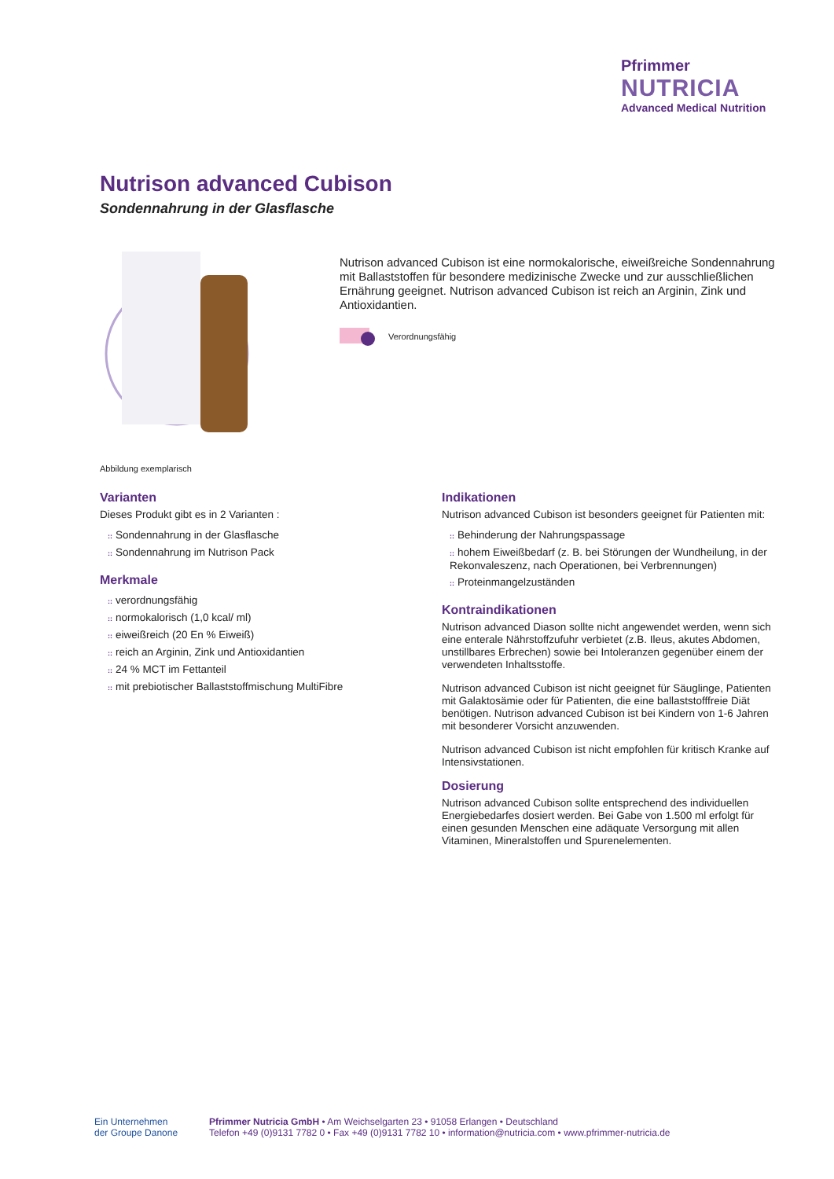Pfrimmer
NUTRICIA
Advanced Medical Nutrition
Nutrison advanced Cubison
Sondennahrung in der Glasflasche
Abbildung exemplarisch
Nutrison advanced Cubison ist eine normokalorische, eiweißreiche Sondennahrung mit Ballaststoffen für besondere medizinische Zwecke und zur ausschließlichen Ernährung geeignet. Nutrison advanced Cubison ist reich an Arginin, Zink und Antioxidantien.
Verordnungsfähig
Varianten
Dieses Produkt gibt es in 2 Varianten :
:: Sondennahrung in der Glasflasche
:: Sondennahrung im Nutrison Pack
Merkmale
:: verordnungsfähig
:: normokalorisch (1,0 kcal/ ml)
:: eiweißreich (20 En % Eiweiß)
:: reich an Arginin, Zink und Antioxidantien
:: 24 % MCT im Fettanteil
:: mit prebiotischer Ballaststoffmischung MultiFibre
Indikationen
Nutrison advanced Cubison ist besonders geeignet für Patienten mit:
:: Behinderung der Nahrungspassage
:: hohem Eiweißbedarf (z. B. bei Störungen der Wundheilung, in der Rekonvaleszenz, nach Operationen, bei Verbrennungen)
:: Proteinmangelzuständen
Kontraindikationen
Nutrison advanced Diason sollte nicht angewendet werden, wenn sich eine enterale Nährstoffzufuhr verbietet (z.B. Ileus, akutes Abdomen, unstillbares Erbrechen) sowie bei Intoleranzen gegenüber einem der verwendeten Inhaltsstoffe.
Nutrison advanced Cubison ist nicht geeignet für Säuglinge, Patienten mit Galaktosämie oder für Patienten, die eine ballaststofffreie Diät benötigen. Nutrison advanced Cubison ist bei Kindern von 1-6 Jahren mit besonderer Vorsicht anzuwenden.
Nutrison advanced Cubison ist nicht empfohlen für kritisch Kranke auf Intensivstationen.
Dosierung
Nutrison advanced Cubison sollte entsprechend des individuellen Energiebedarfes dosiert werden. Bei Gabe von 1.500 ml erfolgt für einen gesunden Menschen eine adäquate Versorgung mit allen Vitaminen, Mineralstoffen und Spurenelementen.
Ein Unternehmen
der Groupe Danone
Pfrimmer Nutricia GmbH • Am Weichselgarten 23 • 91058 Erlangen • Deutschland
Telefon +49 (0)9131 7782 0 • Fax +49 (0)9131 7782 10 • information@nutricia.com • www.pfrimmer-nutricia.de